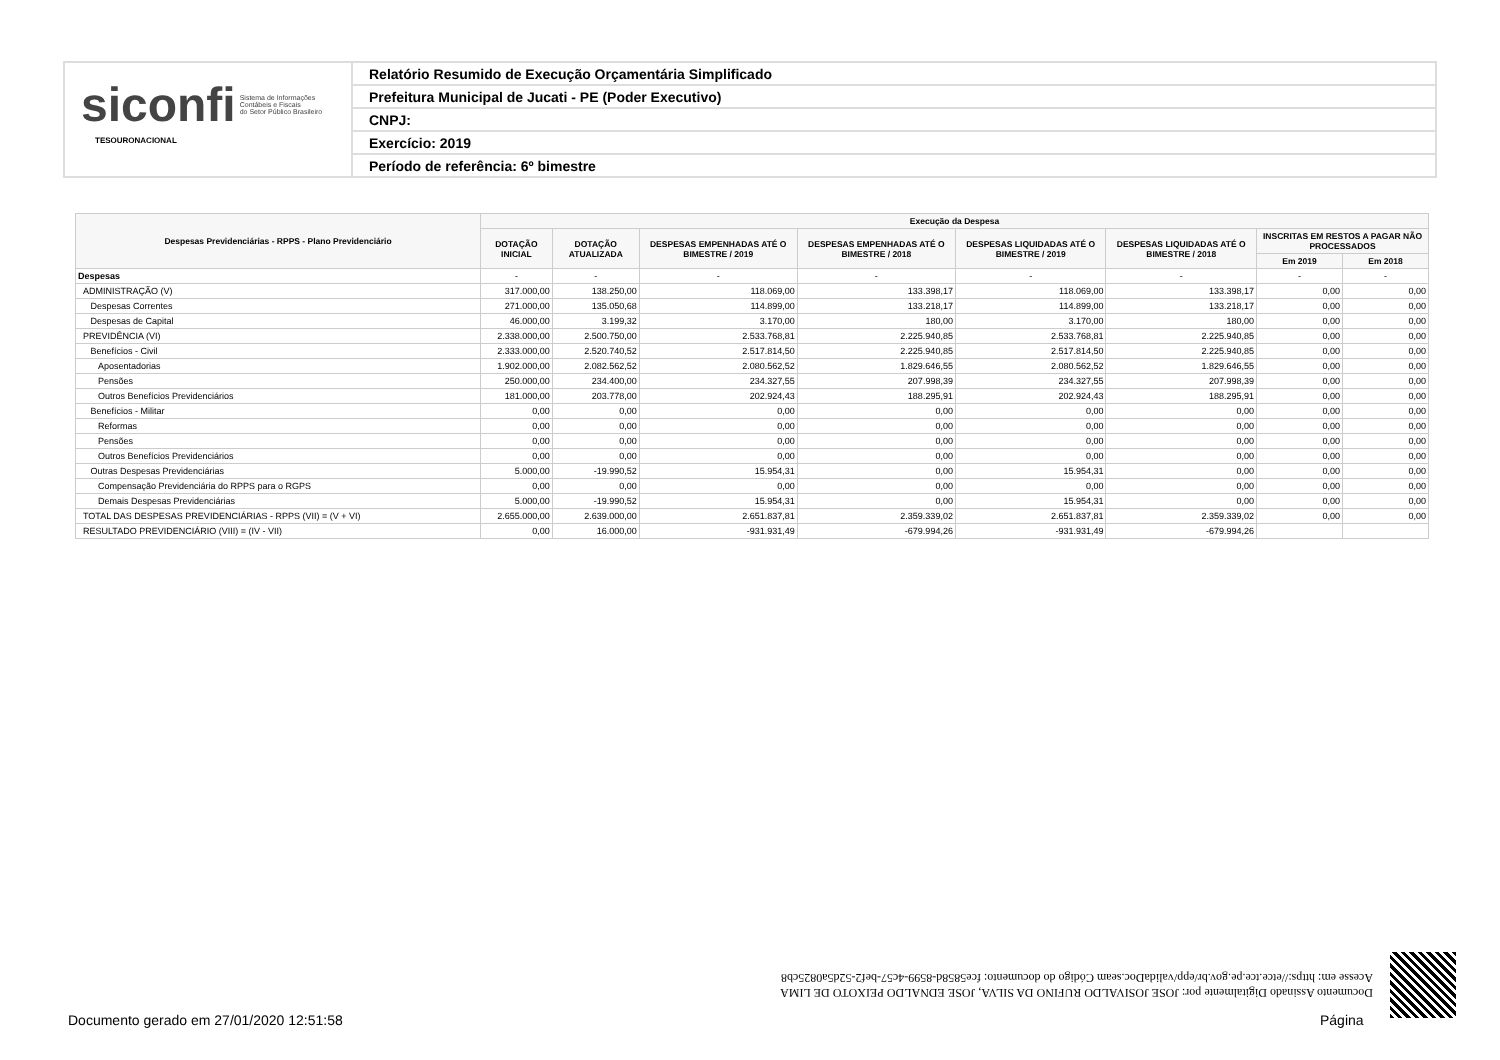siconfi Sistema de Informações
Contábeis e Fiscais
do Setor Público Brasileiro
TESOURONACIONAL
Relatório Resumido de Execução Orçamentária Simplificado
Prefeitura Municipal de Jucati - PE (Poder Executivo)
CNPJ:
Exercício: 2019
Período de referência: 6º bimestre
| Despesas Previdenciárias - RPPS - Plano Previdenciário | Execução da Despesa | | | | | | | |
| --- | --- | --- | --- | --- | --- | --- | --- | --- |
| | DOTAÇÃO INICIAL | DOTAÇÃO ATUALIZADA | DESPESAS EMPENHADAS ATÉ O BIMESTRE / 2019 | DESPESAS EMPENHADAS ATÉ O BIMESTRE / 2018 | DESPESAS LIQUIDADAS ATÉ O BIMESTRE / 2019 | DESPESAS LIQUIDADAS ATÉ O BIMESTRE / 2018 | INSCRITAS EM RESTOS A PAGAR NÃO PROCESSADOS | |
| | | | | | | | Em 2019 | Em 2018 |
| Despesas | - | - | - | - | - | - | - | - |
| ADMINISTRAÇÃO (V) | 317.000,00 | 138.250,00 | 118.069,00 | 133.398,17 | 118.069,00 | 133.398,17 | 0,00 | 0,00 |
| Despesas Correntes | 271.000,00 | 135.050,68 | 114.899,00 | 133.218,17 | 114.899,00 | 133.218,17 | 0,00 | 0,00 |
| Despesas de Capital | 46.000,00 | 3.199,32 | 3.170,00 | 180,00 | 3.170,00 | 180,00 | 0,00 | 0,00 |
| PREVIDÊNCIA (VI) | 2.338.000,00 | 2.500.750,00 | 2.533.768,81 | 2.225.940,85 | 2.533.768,81 | 2.225.940,85 | 0,00 | 0,00 |
| Benefícios - Civil | 2.333.000,00 | 2.520.740,52 | 2.517.814,50 | 2.225.940,85 | 2.517.814,50 | 2.225.940,85 | 0,00 | 0,00 |
| Aposentadorias | 1.902.000,00 | 2.082.562,52 | 2.080.562,52 | 1.829.646,55 | 2.080.562,52 | 1.829.646,55 | 0,00 | 0,00 |
| Pensões | 250.000,00 | 234.400,00 | 234.327,55 | 207.998,39 | 234.327,55 | 207.998,39 | 0,00 | 0,00 |
| Outros Benefícios Previdenciários | 181.000,00 | 203.778,00 | 202.924,43 | 188.295,91 | 202.924,43 | 188.295,91 | 0,00 | 0,00 |
| Benefícios - Militar | 0,00 | 0,00 | 0,00 | 0,00 | 0,00 | 0,00 | 0,00 | 0,00 |
| Reformas | 0,00 | 0,00 | 0,00 | 0,00 | 0,00 | 0,00 | 0,00 | 0,00 |
| Pensões | 0,00 | 0,00 | 0,00 | 0,00 | 0,00 | 0,00 | 0,00 | 0,00 |
| Outros Benefícios Previdenciários | 0,00 | 0,00 | 0,00 | 0,00 | 0,00 | 0,00 | 0,00 | 0,00 |
| Outras Despesas Previdenciárias | 5.000,00 | -19.990,52 | 15.954,31 | 0,00 | 15.954,31 | 0,00 | 0,00 | 0,00 |
| Compensação Previdenciária do RPPS para o RGPS | 0,00 | 0,00 | 0,00 | 0,00 | 0,00 | 0,00 | 0,00 | 0,00 |
| Demais Despesas Previdenciárias | 5.000,00 | -19.990,52 | 15.954,31 | 0,00 | 15.954,31 | 0,00 | 0,00 | 0,00 |
| TOTAL DAS DESPESAS PREVIDENCIÁRIAS - RPPS (VII) = (V + VI) | 2.655.000,00 | 2.639.000,00 | 2.651.837,81 | 2.359.339,02 | 2.651.837,81 | 2.359.339,02 | 0,00 | 0,00 |
| RESULTADO PREVIDENCIÁRIO (VIII) = (IV - VII) | 0,00 | 16.000,00 | -931.931,49 | -679.994,26 | -931.931,49 | -679.994,26 | | |
Documento Assinado Digitalmente por: JOSE JOSIVALDO RUFINO DA SILVA, JOSE EDNALDO PEIXOTO DE LIMA
Acesse em: https://etce.tce.pe.gov.br/epp/validaDoc.seam Código do documento: fce5858d-8599-4c57-bef2-52d5a0825cb8
Documento gerado em 27/01/2020 12:51:58
Página